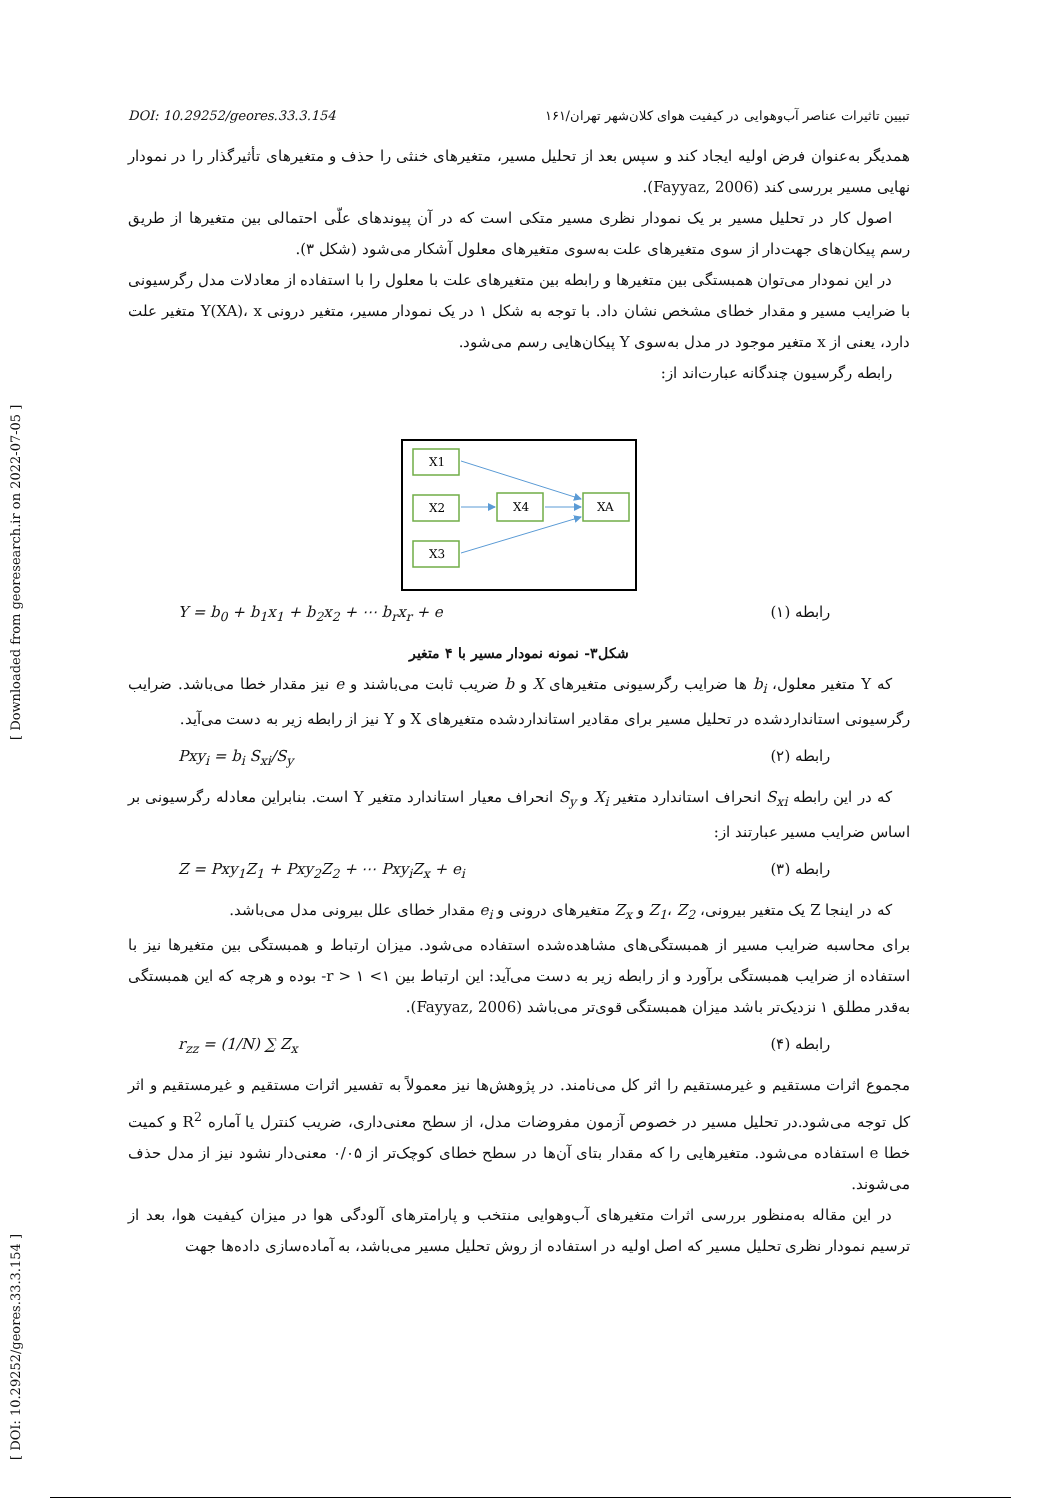[ Downloaded from georesearch.ir on 2022-07-05 ]
[ DOI: 10.29252/geores.33.3.154 ]
تبیین تاثیرات عناصر آب‌وهوایی در کیفیت هوای کلان‌شهر تهران/۱۶۱ DOI: 10.29252/geores.33.3.154
همدیگر به‌عنوان فرض اولیه ایجاد کند و سپس بعد از تحلیل مسیر، متغیرهای خنثی را حذف و متغیرهای تأثیرگذار را در نمودار نهایی مسیر بررسی کند (Fayyaz, 2006).
اصول کار در تحلیل مسیر بر یک نمودار نظری مسیر متکی است که در آن پیوندهای علّی احتمالی بین متغیرها از طریق رسم پیکان‌های جهت‌دار از سوی متغیرهای علت به‌سوی متغیرهای معلول آشکار می‌شود (شکل ۳).
در این نمودار می‌توان همبستگی بین متغیرها و رابطه بین متغیرهای علت با معلول را با استفاده از معادلات مدل رگرسیونی با ضرایب مسیر و مقدار خطای مشخص نشان داد. با توجه به شکل ۱ در یک نمودار مسیر، متغیر درونی Y(XA)، x متغیر علت دارد، یعنی از x متغیر موجود در مدل به‌سوی Y پیکان‌هایی رسم می‌شود.
رابطه رگرسیون چندگانه عبارت‌اند از:
X1
X2
X4
XA
X3
رابطه (۱) Y = b<sub>0</sub> + b<sub>1</sub>x<sub>1</sub> + b<sub>2</sub>x<sub>2</sub> + ⋯ b<sub>r</sub>x<sub>r</sub> + e
شکل۳- نمونه نمودار مسیر با ۴ متغیر
که Y متغیر معلول، b<sub>i</sub> ها ضرایب رگرسیونی متغیرهای X و b ضریب ثابت می‌باشند و e نیز مقدار خطا می‌باشد. ضرایب رگرسیونی استانداردشده در تحلیل مسیر برای مقادیر استانداردشده متغیرهای X و Y نیز از رابطه زیر به دست می‌آید.
رابطه (۲) Pxy<sub>i</sub> = b<sub>i</sub> S<sub>xi</sub>/S<sub>y</sub>
که در این رابطه S<sub>xi</sub> انحراف استاندارد متغیر X<sub>i</sub> و S<sub>y</sub> انحراف معیار استاندارد متغیر Y است. بنابراین معادله رگرسیونی بر اساس ضرایب مسیر عبارتند از:
رابطه (۳) Z = Pxy<sub>1</sub>Z<sub>1</sub> + Pxy<sub>2</sub>Z<sub>2</sub> + ⋯ Pxy<sub>i</sub>Z<sub>x</sub> + e<sub>i</sub>
که در اینجا Z یک متغیر بیرونی، Z<sub>1</sub>، Z<sub>2</sub> و Z<sub>x</sub> متغیرهای درونی و e<sub>i</sub> مقدار خطای علل بیرونی مدل می‌باشد.
برای محاسبه ضرایب مسیر از همبستگی‌های مشاهده‌شده استفاده می‌شود. میزان ارتباط و همبستگی بین متغیرها نیز با استفاده از ضرایب همبستگی برآورد و از رابطه زیر به دست می‌آید: این ارتباط بین ۱> r > ۱- بوده و هرچه که این همبستگی به‌قدر مطلق ۱ نزدیک‌تر باشد میزان همبستگی قوی‌تر می‌باشد (Fayyaz, 2006).
رابطه (۴) r<sub>zz</sub> = (1/N) ∑ Z<sub>x</sub>
مجموع اثرات مستقیم و غیرمستقیم را اثر کل می‌نامند. در پژوهش‌ها نیز معمولاً به تفسیر اثرات مستقیم و غیرمستقیم و اثر کل توجه می‌شود.در تحلیل مسیر در خصوص آزمون مفروضات مدل، از سطح معنی‌داری، ضریب کنترل یا آماره R<sup>2</sup> و کمیت خطا e استفاده می‌شود. متغیرهایی را که مقدار بتای آن‌ها در سطح خطای کوچک‌تر از ۰/۰۵ معنی‌دار نشود نیز از مدل حذف می‌شوند.
در این مقاله به‌منظور بررسی اثرات متغیرهای آب‌وهوایی منتخب و پارامترهای آلودگی هوا در میزان کیفیت هوا، بعد از ترسیم نمودار نظری تحلیل مسیر که اصل اولیه در استفاده از روش تحلیل مسیر می‌باشد، به آماده‌سازی داده‌ها جهت